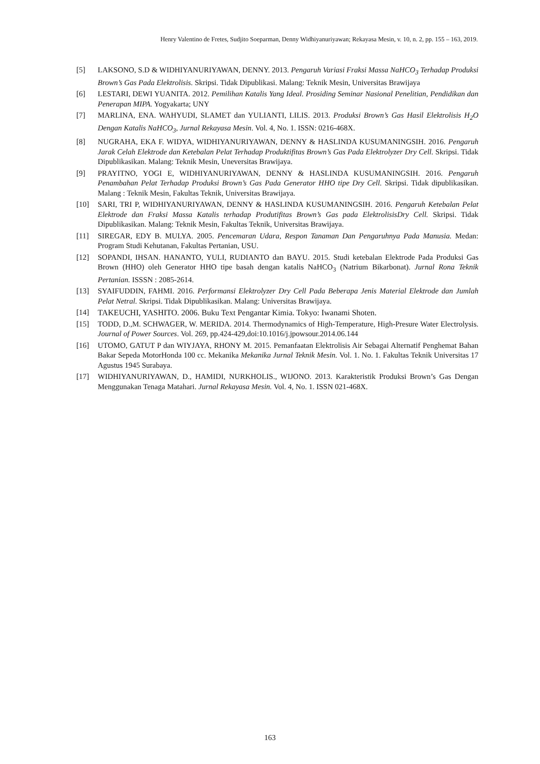Henry Valentino de Fretes, Sudjito Soeparman, Denny Widhiyanuriyawan; Rekayasa Mesin, v. 10, n. 2, pp. 155 – 163, 2019.
[5] LAKSONO, S.D & WIDHIYANURIYAWAN, DENNY. 2013. Pengaruh Variasi Fraksi Massa NaHCO<sub>3</sub> Terhadap Produksi Brown’s Gas Pada Elektrolisis. Skripsi. Tidak Dipublikasi. Malang: Teknik Mesin, Universitas Brawijaya
[6] LESTARI, DEWI YUANITA. 2012. Pemilihan Katalis Yang Ideal. Prosiding Seminar Nasional Penelitian, Pendidikan dan Penerapan MIPA. Yogyakarta; UNY
[7] MARLINA, ENA. WAHYUDI, SLAMET dan YULIANTI, LILIS. 2013. Produksi Brown’s Gas Hasil Elektrolisis H<sub>2</sub>O Dengan Katalis NaHCO<sub>3</sub>, Jurnal Rekayasa Mesin. Vol. 4, No. 1. ISSN: 0216-468X.
[8] NUGRAHA, EKA F. WIDYA, WIDHIYANURIYAWAN, DENNY & HASLINDA KUSUMANINGSIH. 2016. Pengaruh Jarak Celah Elektrode dan Ketebalan Pelat Terhadap Produktifitas Brown’s Gas Pada Elektrolyzer Dry Cell. Skripsi. Tidak Dipublikasikan. Malang: Teknik Mesin, Uneversitas Brawijaya.
[9] PRAYITNO, YOGI E, WIDHIYANURIYAWAN, DENNY & HASLINDA KUSUMANINGSIH. 2016. Pengaruh Penambahan Pelat Terhadap Produksi Brown’s Gas Pada Generator HHO tipe Dry Cell. Skripsi. Tidak dipublikasikan. Malang : Teknik Mesin, Fakultas Teknik, Universitas Brawijaya.
[10] SARI, TRI P, WIDHIYANURIYAWAN, DENNY & HASLINDA KUSUMANINGSIH. 2016. Pengaruh Ketebalan Pelat Elektrode dan Fraksi Massa Katalis terhadap Produtifitas Brown’s Gas pada ElektrolisisDry Cell. Skripsi. Tidak Dipublikasikan. Malang: Teknik Mesin, Fakultas Teknik, Universitas Brawijaya.
[11] SIREGAR, EDY B. MULYA. 2005. Pencemaran Udara, Respon Tanaman Dan Pengaruhnya Pada Manusia. Medan: Program Studi Kehutanan, Fakultas Pertanian, USU.
[12] SOPANDI, IHSAN. HANANTO, YULI, RUDIANTO dan BAYU. 2015. Studi ketebalan Elektrode Pada Produksi Gas Brown (HHO) oleh Generator HHO tipe basah dengan katalis NaHCO<sub>3</sub> (Natrium Bikarbonat). Jurnal Rona Teknik Pertanian. ISSSN : 2085-2614.
[13] SYAIFUDDIN, FAHMI. 2016. Performansi Elektrolyzer Dry Cell Pada Beberapa Jenis Material Elektrode dan Jumlah Pelat Netral. Skripsi. Tidak Dipublikasikan. Malang: Universitas Brawijaya.
[14] TAKEUCHI, YASHITO. 2006. Buku Text Pengantar Kimia. Tokyo: Iwanami Shoten.
[15] TODD, D.,M. SCHWAGER, W. MERIDA. 2014. Thermodynamics of High-Temperature, High-Presure Water Electrolysis. Journal of Power Sources. Vol. 269, pp.424-429,doi:10.1016/j.jpowsour.2014.06.144
[16] UTOMO, GATUT P dan WIYJAYA, RHONY M. 2015. Pemanfaatan Elektrolisis Air Sebagai Alternatif Penghemat Bahan Bakar Sepeda MotorHonda 100 cc. Mekanika Mekanika Jurnal Teknik Mesin. Vol. 1. No. 1. Fakultas Teknik Universitas 17 Agustus 1945 Surabaya.
[17] WIDHIYANURIYAWAN, D., HAMIDI, NURKHOLIS., WIJONO. 2013. Karakteristik Produksi Brown’s Gas Dengan Menggunakan Tenaga Matahari. Jurnal Rekayasa Mesin. Vol. 4, No. 1. ISSN 021-468X.
163